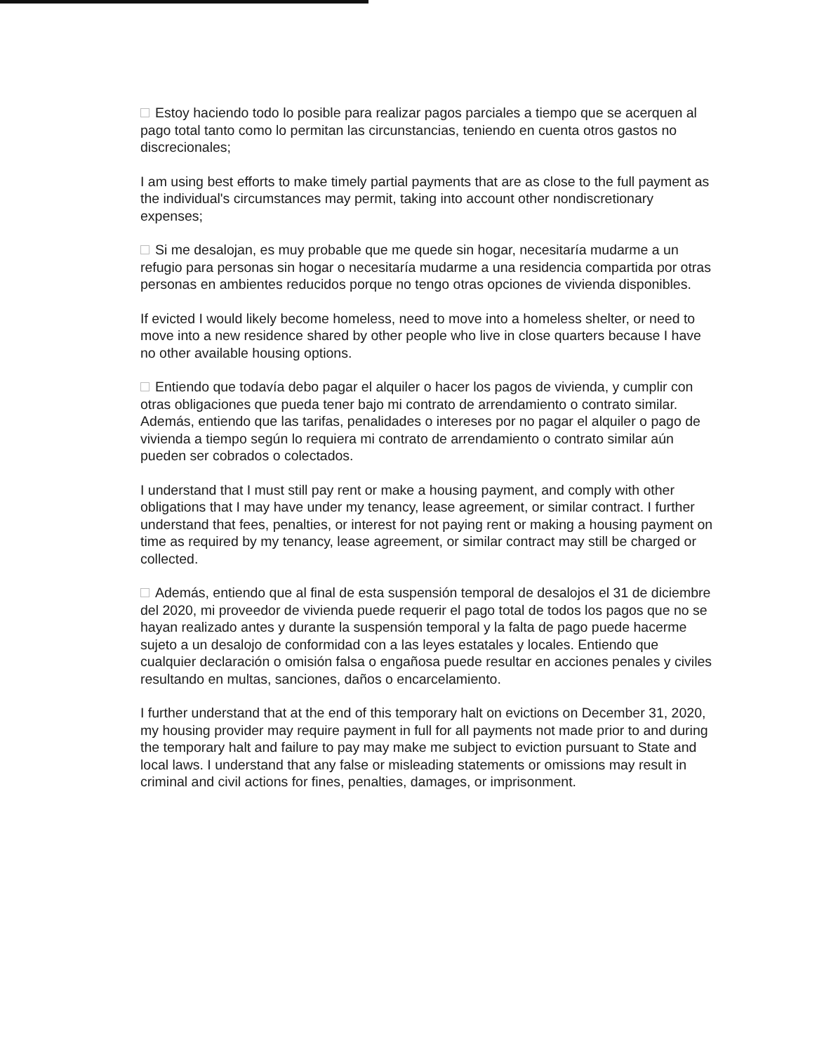Estoy haciendo todo lo posible para realizar pagos parciales a tiempo que se acerquen al pago total tanto como lo permitan las circunstancias, teniendo en cuenta otros gastos no discrecionales;
I am using best efforts to make timely partial payments that are as close to the full payment as the individual's circumstances may permit, taking into account other nondiscretionary expenses;
Si me desalojan, es muy probable que me quede sin hogar, necesitaría mudarme a un refugio para personas sin hogar o necesitaría mudarme a una residencia compartida por otras personas en ambientes reducidos porque no tengo otras opciones de vivienda disponibles.
If evicted I would likely become homeless, need to move into a homeless shelter, or need to move into a new residence shared by other people who live in close quarters because I have no other available housing options.
Entiendo que todavía debo pagar el alquiler o hacer los pagos de vivienda, y cumplir con otras obligaciones que pueda tener bajo mi contrato de arrendamiento o contrato similar. Además, entiendo que las tarifas, penalidades o intereses por no pagar el alquiler o pago de vivienda a tiempo según lo requiera mi contrato de arrendamiento o contrato similar aún pueden ser cobrados o colectados.
I understand that I must still pay rent or make a housing payment, and comply with other obligations that I may have under my tenancy, lease agreement, or similar contract. I further understand that fees, penalties, or interest for not paying rent or making a housing payment on time as required by my tenancy, lease agreement, or similar contract may still be charged or collected.
Además, entiendo que al final de esta suspensión temporal de desalojos el 31 de diciembre del 2020, mi proveedor de vivienda puede requerir el pago total de todos los pagos que no se hayan realizado antes y durante la suspensión temporal y la falta de pago puede hacerme sujeto a un desalojo de conformidad con a las leyes estatales y locales. Entiendo que cualquier declaración o omisión falsa o engañosa puede resultar en acciones penales y civiles resultando en multas, sanciones, daños o encarcelamiento.
I further understand that at the end of this temporary halt on evictions on December 31, 2020, my housing provider may require payment in full for all payments not made prior to and during the temporary halt and failure to pay may make me subject to eviction pursuant to State and local laws. I understand that any false or misleading statements or omissions may result in criminal and civil actions for fines, penalties, damages, or imprisonment.